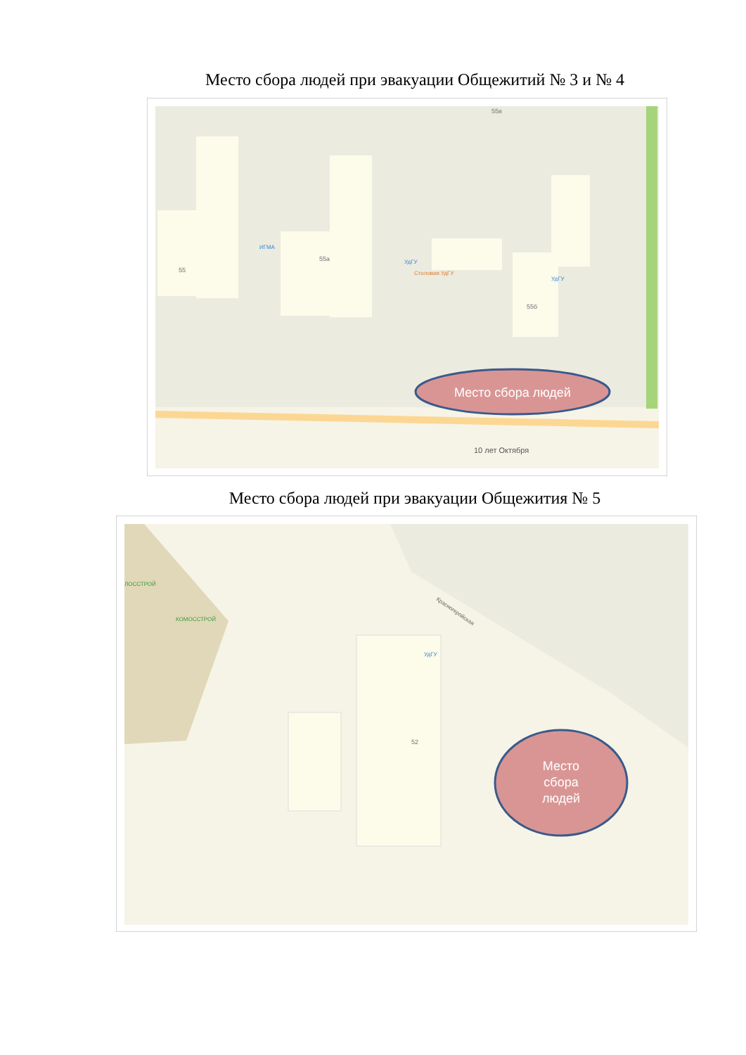Место сбора людей при эвакуации Общежитий № 3 и № 4
55
55а
55б
55в
ИГМА
УдГУ
УдГУ
Столовая УдГУ
10 лет Октября
Место сбора людей
Место сбора людей при эвакуации Общежития № 5
ЛОССТРОЙ
КОМОССТРОЙ
Красногеройская
УдГУ
52
Место
сбора
людей